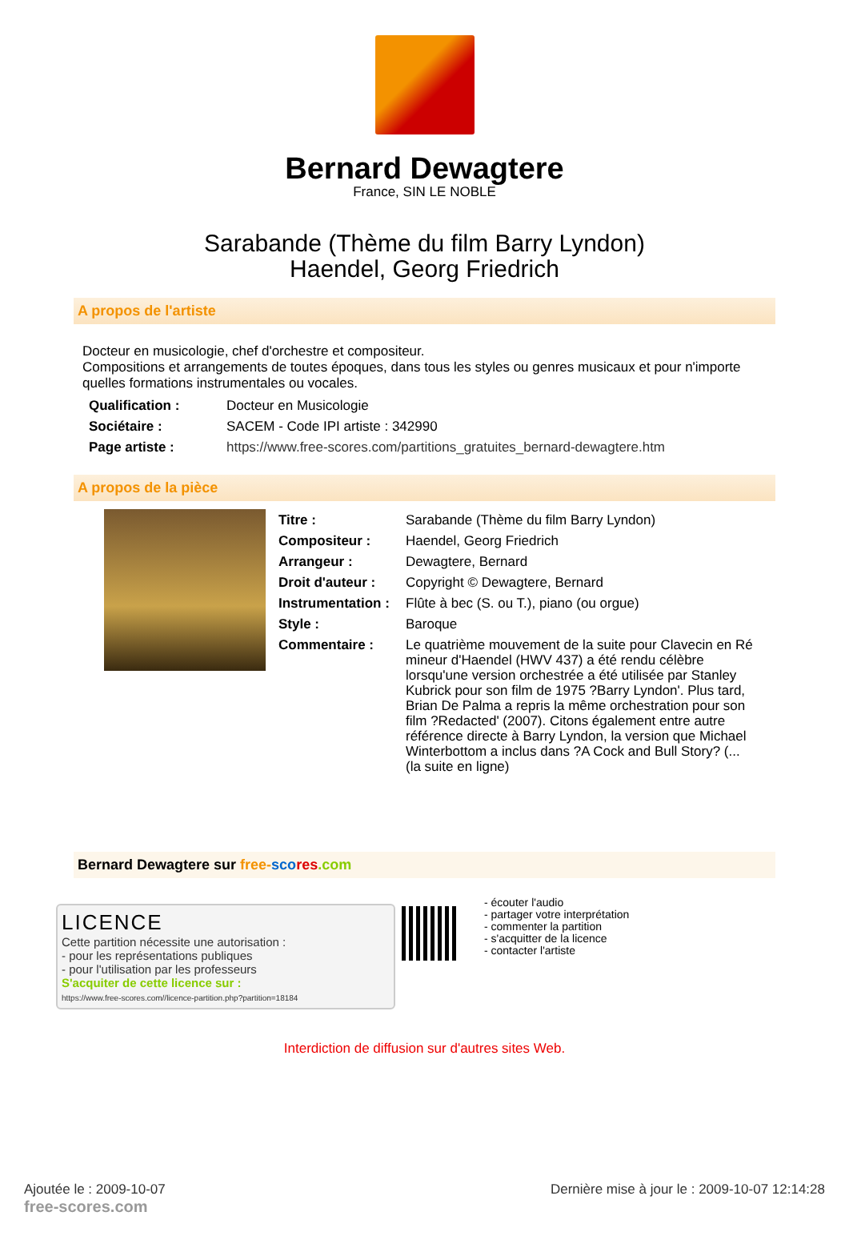Bernard Dewagtere
France, SIN LE NOBLE
Sarabande (Thème du film Barry Lyndon)
Haendel, Georg Friedrich
A propos de l'artiste
Docteur en musicologie, chef d'orchestre et compositeur.
Compositions et arrangements de toutes époques, dans tous les styles ou genres musicaux et pour n'importe quelles formations instrumentales ou vocales.
| Qualification : | Docteur en Musicologie |
| Sociétaire : | SACEM - Code IPI artiste : 342990 |
| Page artiste : | https://www.free-scores.com/partitions_gratuites_bernard-dewagtere.htm |
A propos de la pièce
| Titre : | Sarabande (Thème du film Barry Lyndon) |
| Compositeur : | Haendel, Georg Friedrich |
| Arrangeur : | Dewagtere, Bernard |
| Droit d'auteur : | Copyright © Dewagtere, Bernard |
| Instrumentation : | Flûte à bec (S. ou T.), piano (ou orgue) |
| Style : | Baroque |
| Commentaire : | Le quatrième mouvement de la suite pour Clavecin en Ré mineur d'Haendel (HWV 437) a été rendu célèbre lorsqu'une version orchestrée a été utilisée par Stanley Kubrick pour son film de 1975 ?Barry Lyndon'. Plus tard, Brian De Palma a repris la même orchestration pour son film ?Redacted' (2007). Citons également entre autre référence directe à Barry Lyndon, la version que Michael Winterbottom a inclus dans ?A Cock and Bull Story? (... (la suite en ligne) |
Bernard Dewagtere sur free-sco res.com
LICENCE
Cette partition nécessite une autorisation :
- pour les représentations publiques
- pour l'utilisation par les professeurs
S'acquiter de cette licence sur :
https://www.free-scores.com//licence-partition.php?partition=18184
- écouter l'audio
- partager votre interprétation
- commenter la partition
- s'acquitter de la licence
- contacter l'artiste
Interdiction de diffusion sur d'autres sites Web.
Ajoutée le : 2009-10-07
free-scores.com
Dernière mise à jour le : 2009-10-07 12:14:28